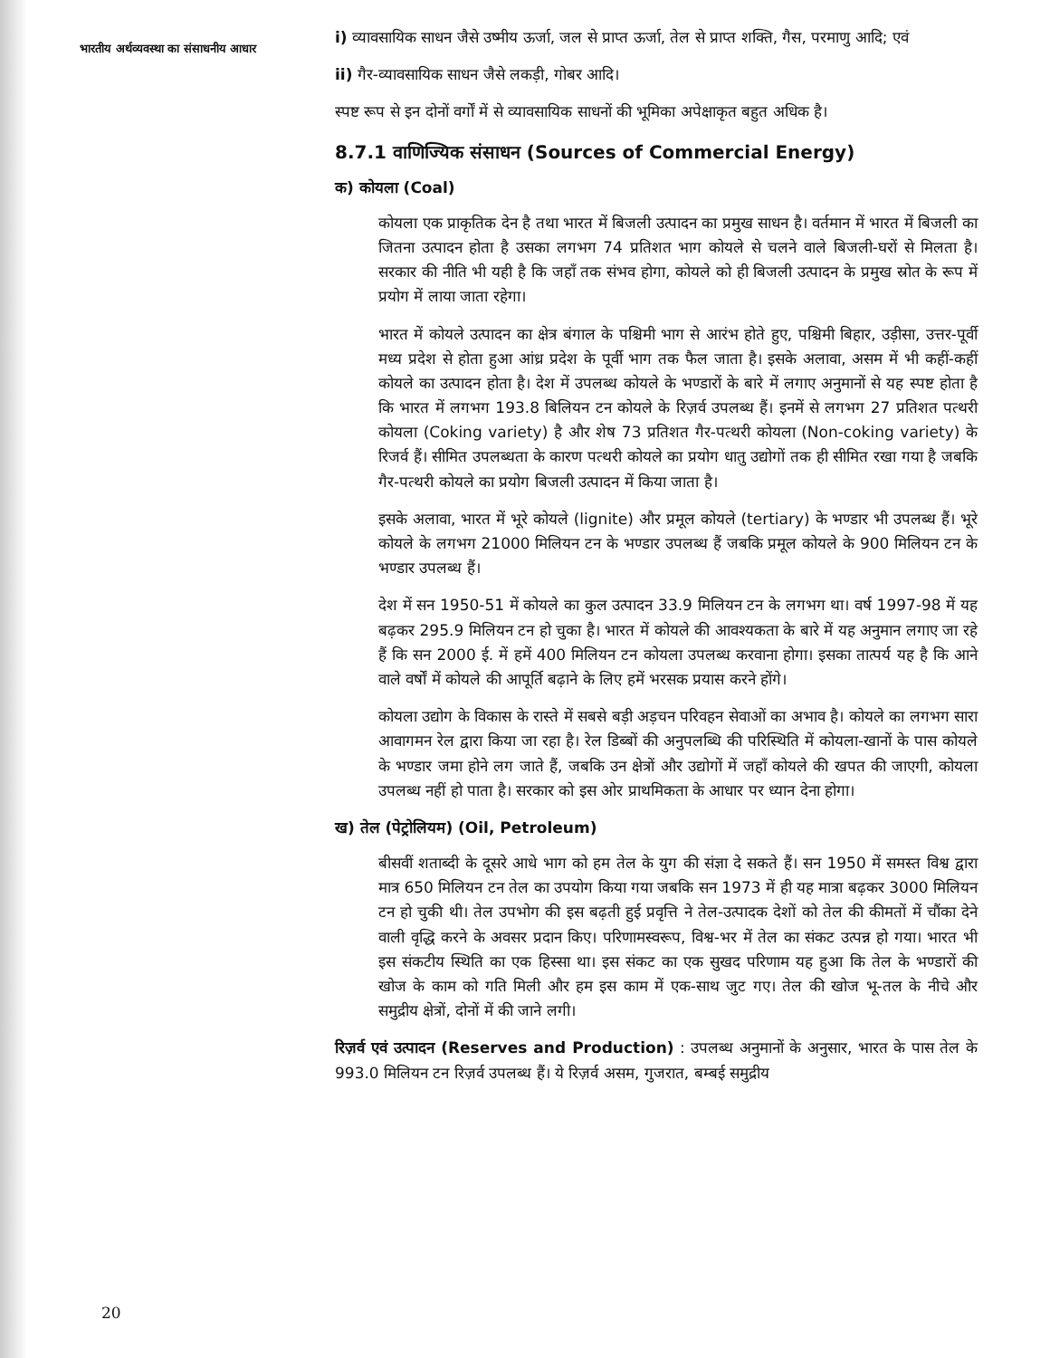भारतीय अर्थव्यवस्था का संसाधनीय आधार
i) व्यावसायिक साधन जैसे उष्मीय ऊर्जा, जल से प्राप्त ऊर्जा, तेल से प्राप्त शक्ति, गैस, परमाणु आदि; एवं
ii) गैर-व्यावसायिक साधन जैसे लकड़ी, गोबर आदि।
स्पष्ट रूप से इन दोनों वर्गों में से व्यावसायिक साधनों की भूमिका अपेक्षाकृत बहुत अधिक है।
8.7.1 वाणिज्यिक संसाधन (Sources of Commercial Energy)
क) कोयला (Coal)
कोयला एक प्राकृतिक देन है तथा भारत में बिजली उत्पादन का प्रमुख साधन है। वर्तमान में भारत में बिजली का जितना उत्पादन होता है उसका लगभग 74 प्रतिशत भाग कोयले से चलने वाले बिजली-घरों से मिलता है। सरकार की नीति भी यही है कि जहाँ तक संभव होगा, कोयले को ही बिजली उत्पादन के प्रमुख स्रोत के रूप में प्रयोग में लाया जाता रहेगा।
भारत में कोयले उत्पादन का क्षेत्र बंगाल के पश्चिमी भाग से आरंभ होते हुए, पश्चिमी बिहार, उड़ीसा, उत्तर-पूर्वी मध्य प्रदेश से होता हुआ आंध्र प्रदेश के पूर्वी भाग तक फैल जाता है। इसके अलावा, असम में भी कहीं-कहीं कोयले का उत्पादन होता है। देश में उपलब्ध कोयले के भण्डारों के बारे में लगाए अनुमानों से यह स्पष्ट होता है कि भारत में लगभग 193.8 बिलियन टन कोयले के रिज़र्व उपलब्ध हैं। इनमें से लगभग 27 प्रतिशत पत्थरी कोयला (Coking variety) है और शेष 73 प्रतिशत गैर-पत्थरी कोयला (Non-coking variety) के रिजर्व हैं। सीमित उपलब्धता के कारण पत्थरी कोयले का प्रयोग धातु उद्योगों तक ही सीमित रखा गया है जबकि गैर-पत्थरी कोयले का प्रयोग बिजली उत्पादन में किया जाता है।
इसके अलावा, भारत में भूरे कोयले (lignite) और प्रमूल कोयले (tertiary) के भण्डार भी उपलब्ध हैं। भूरे कोयले के लगभग 21000 मिलियन टन के भण्डार उपलब्ध हैं जबकि प्रमूल कोयले के 900 मिलियन टन के भण्डार उपलब्ध हैं।
देश में सन 1950-51 में कोयले का कुल उत्पादन 33.9 मिलियन टन के लगभग था। वर्ष 1997-98 में यह बढ़कर 295.9 मिलियन टन हो चुका है। भारत में कोयले की आवश्यकता के बारे में यह अनुमान लगाए जा रहे हैं कि सन 2000 ई. में हमें 400 मिलियन टन कोयला उपलब्ध करवाना होगा। इसका तात्पर्य यह है कि आने वाले वर्षों में कोयले की आपूर्ति बढ़ाने के लिए हमें भरसक प्रयास करने होंगे।
कोयला उद्योग के विकास के रास्ते में सबसे बड़ी अड़चन परिवहन सेवाओं का अभाव है। कोयले का लगभग सारा आवागमन रेल द्वारा किया जा रहा है। रेल डिब्बों की अनुपलब्धि की परिस्थिति में कोयला-खानों के पास कोयले के भण्डार जमा होने लग जाते हैं, जबकि उन क्षेत्रों और उद्योगों में जहाँ कोयले की खपत की जाएगी, कोयला उपलब्ध नहीं हो पाता है। सरकार को इस ओर प्राथमिकता के आधार पर ध्यान देना होगा।
ख) तेल (पेट्रोलियम) (Oil, Petroleum)
बीसवीं शताब्दी के दूसरे आधे भाग को हम तेल के युग की संज्ञा दे सकते हैं। सन 1950 में समस्त विश्व द्वारा मात्र 650 मिलियन टन तेल का उपयोग किया गया जबकि सन 1973 में ही यह मात्रा बढ़कर 3000 मिलियन टन हो चुकी थी। तेल उपभोग की इस बढ़ती हुई प्रवृत्ति ने तेल-उत्पादक देशों को तेल की कीमतों में चौंका देने वाली वृद्धि करने के अवसर प्रदान किए। परिणामस्वरूप, विश्व-भर में तेल का संकट उत्पन्न हो गया। भारत भी इस संकटीय स्थिति का एक हिस्सा था। इस संकट का एक सुखद परिणाम यह हुआ कि तेल के भण्डारों की खोज के काम को गति मिली और हम इस काम में एक-साथ जुट गए। तेल की खोज भू-तल के नीचे और समुद्रीय क्षेत्रों, दोनों में की जाने लगी।
रिज़र्व एवं उत्पादन (Reserves and Production) : उपलब्ध अनुमानों के अनुसार, भारत के पास तेल के 993.0 मिलियन टन रिज़र्व उपलब्ध हैं। ये रिज़र्व असम, गुजरात, बम्बई समुद्रीय
20